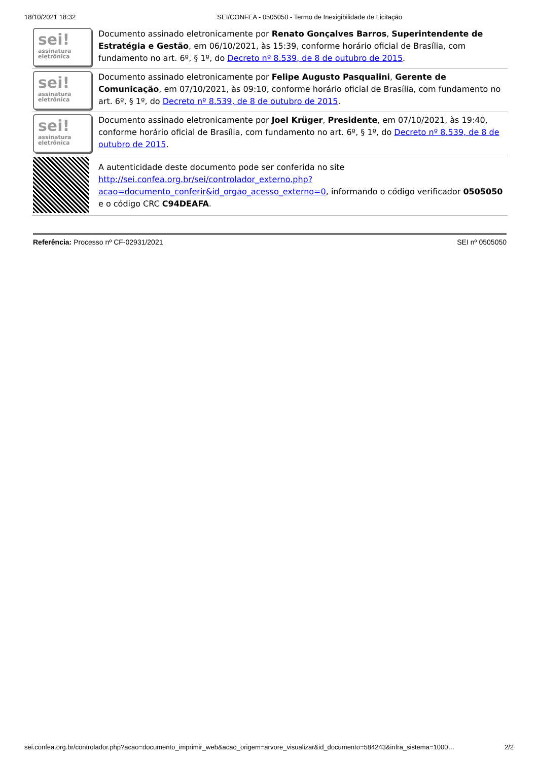18/10/2021 18:32 SEI/CONFEA - 0505050 - Termo de Inexigibilidade de Licitação
| sei! assinatura eletrônica | Documento assinado eletronicamente por Renato Gonçalves Barros , Superintendente de Estratégia e Gestão , em 06/10/2021, às 15:39, conforme horário oficial de Brasília, com fundamento no art. 6º, § 1º, do Decreto nº 8.539, de 8 de outubro de 2015 . |
| sei! assinatura eletrônica | Documento assinado eletronicamente por Felipe Augusto Pasqualini , Gerente de Comunicação , em 07/10/2021, às 09:10, conforme horário oficial de Brasília, com fundamento no art. 6º, § 1º, do Decreto nº 8.539, de 8 de outubro de 2015 . |
| sei! assinatura eletrônica | Documento assinado eletronicamente por Joel Krüger , Presidente , em 07/10/2021, às 19:40, conforme horário oficial de Brasília, com fundamento no art. 6º, § 1º, do Decreto nº 8.539, de 8 de outubro de 2015 . |
| | A autenticidade deste documento pode ser conferida no site http://sei.confea.org.br/sei/controlador_externo.php?acao=documento_conferir&id_orgao_acesso_externo=0 , informando o código verificador 0505050 e o código CRC C94DEAFA . |
Referência: Processo nº CF-02931/2021 SEI nº 0505050
sei.confea.org.br/controlador.php?acao=documento_imprimir_web&acao_origem=arvore_visualizar&id_documento=584243&infra_sistema=1000… 2/2